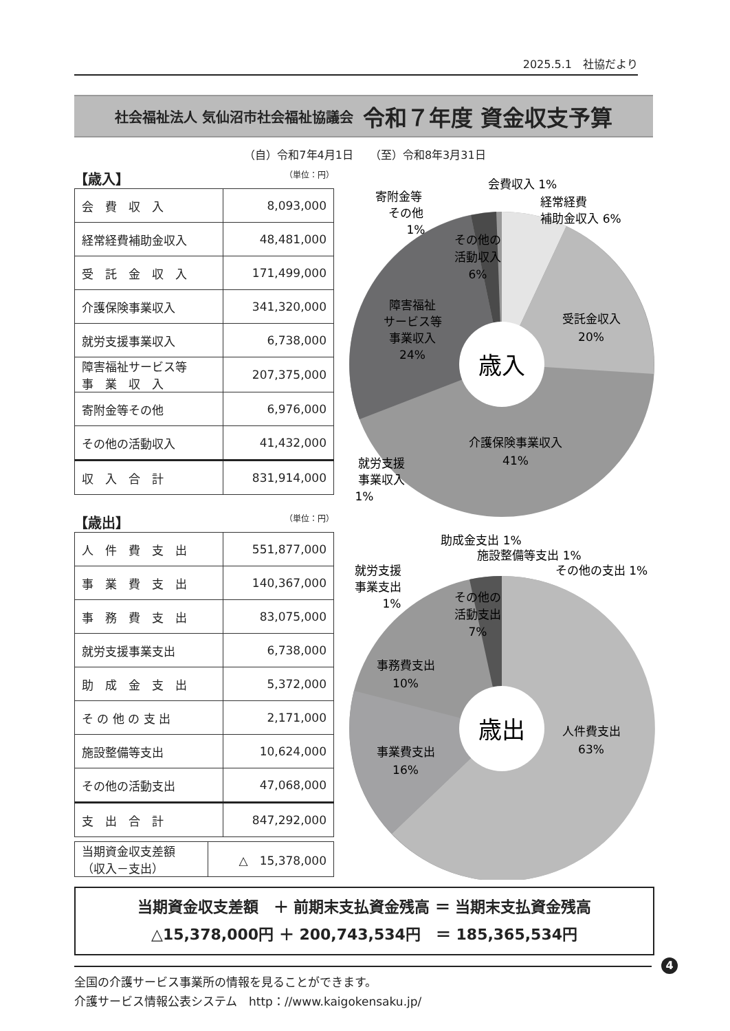2025.5.1　社協だより
社会福祉法人 気仙沼市社会福祉協議会 令和７年度 資金収支予算
（自）令和7年4月1日　　（至）令和8年3月31日
【歳入】 （単位：円）
| 会 費 収 入 | 8,093,000 |
| 経常経費補助金収入 | 48,481,000 |
| 受 託 金 収 入 | 171,499,000 |
| 介護保険事業収入 | 341,320,000 |
| 就労支援事業収入 | 6,738,000 |
| 障害福祉サービス等 事 業 収 入 | 207,375,000 |
| 寄附金等その他 | 6,976,000 |
| その他の活動収入 | 41,432,000 |
| 収 入 合 計 | 831,914,000 |
【歳出】 （単位：円）
| 人 件 費 支 出 | 551,877,000 |
| 事 業 費 支 出 | 140,367,000 |
| 事 務 費 支 出 | 83,075,000 |
| 就労支援事業支出 | 6,738,000 |
| 助 成 金 支 出 | 5,372,000 |
| そ の 他 の 支 出 | 2,171,000 |
| 施設整備等支出 | 10,624,000 |
| その他の活動支出 | 47,068,000 |
| 支 出 合 計 | 847,292,000 |
| 当期資金収支差額 （収入－支出） | △ 15,378,000 |
歳入
受託金収入
20%
介護保険事業収入
41%
障害福祉
サービス等
事業収入
24%
その他の
活動収入
6%
会費収入 1%
経常経費
補助金収入 6%
寄附金等
その他
1%
就労支援
事業収入
1%
歳出
人件費支出
63%
事業費支出
16%
事務費支出
10%
その他の
活動支出
7%
助成金支出 1%
施設整備等支出 1%
その他の支出 1%
就労支援
事業支出
1%
当期資金収支差額　＋ 前期末支払資金残高 ＝ 当期末支払資金残高
△15,378,000円 ＋ 200,743,534円　＝ 185,365,534円
全国の介護サービス事業所の情報を見ることができます。
介護サービス情報公表システム　http：//www.kaigokensaku.jp/
4